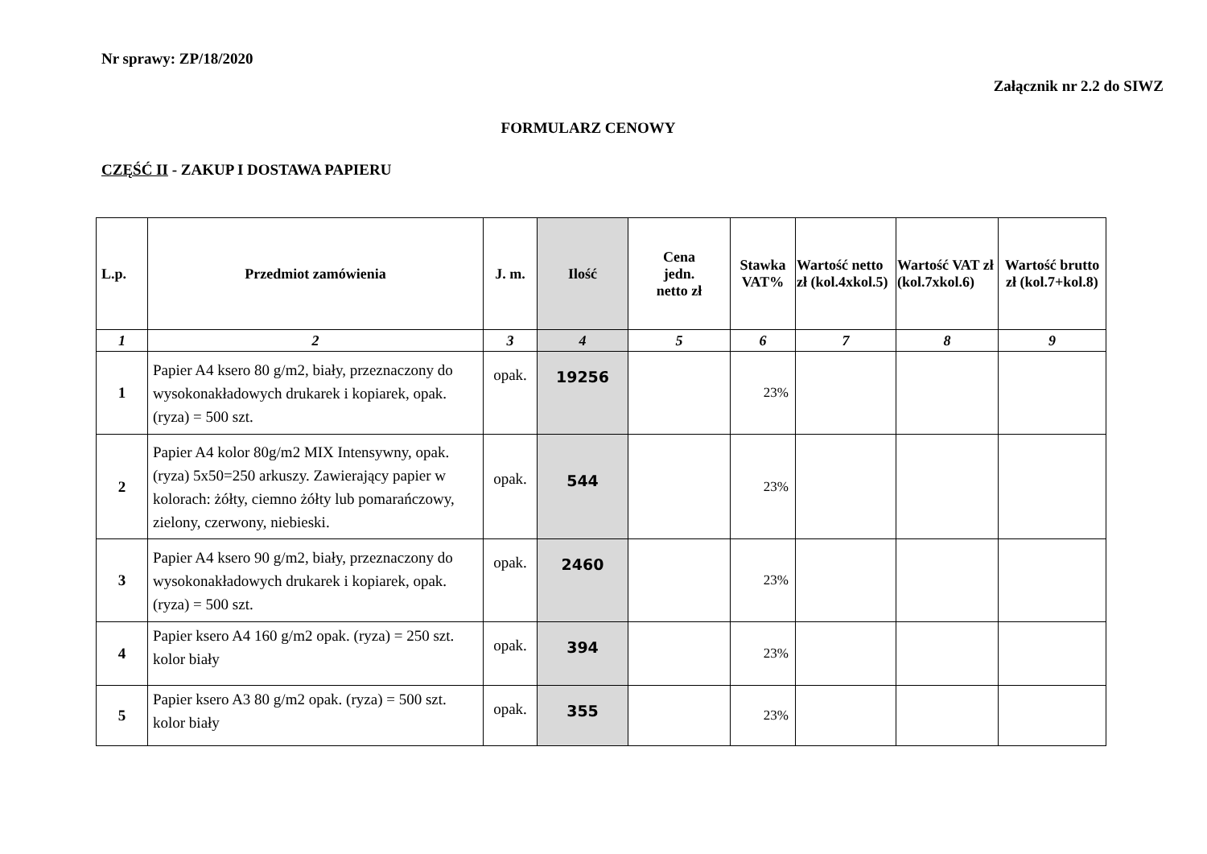Nr sprawy: ZP/18/2020
Załącznik nr 2.2 do SIWZ
FORMULARZ CENOWY
CZĘŚĆ II - ZAKUP I DOSTAWA PAPIERU
| L.p. | Przedmiot zamówienia | J. m. | Ilość | Cena jedn. netto zł | Stawka VAT% | Wartość netto zł (kol.4xkol.5) | Wartość VAT zł (kol.7xkol.6) | Wartość brutto zł (kol.7+kol.8) |
| --- | --- | --- | --- | --- | --- | --- | --- | --- |
| 1 | 2 | 3 | 4 | 5 | 6 | 7 | 8 | 9 |
| 1 | Papier A4 ksero 80 g/m2, biały, przeznaczony do wysokonakładowych drukarek i kopiarek, opak. (ryza) = 500 szt. | opak. | 19256 | | 23% | | | |
| 2 | Papier A4 kolor 80g/m2 MIX Intensywny, opak. (ryza) 5x50=250 arkuszy. Zawierający papier w kolorach: żółty, ciemno żółty lub pomarańczowy, zielony, czerwony, niebieski. | opak. | 544 | | 23% | | | |
| 3 | Papier A4 ksero 90 g/m2, biały, przeznaczony do wysokonakładowych drukarek i kopiarek, opak. (ryza) = 500 szt. | opak. | 2460 | | 23% | | | |
| 4 | Papier ksero A4 160 g/m2 opak. (ryza) = 250 szt. kolor biały | opak. | 394 | | 23% | | | |
| 5 | Papier ksero A3 80 g/m2 opak. (ryza) = 500 szt. kolor biały | opak. | 355 | | 23% | | | |